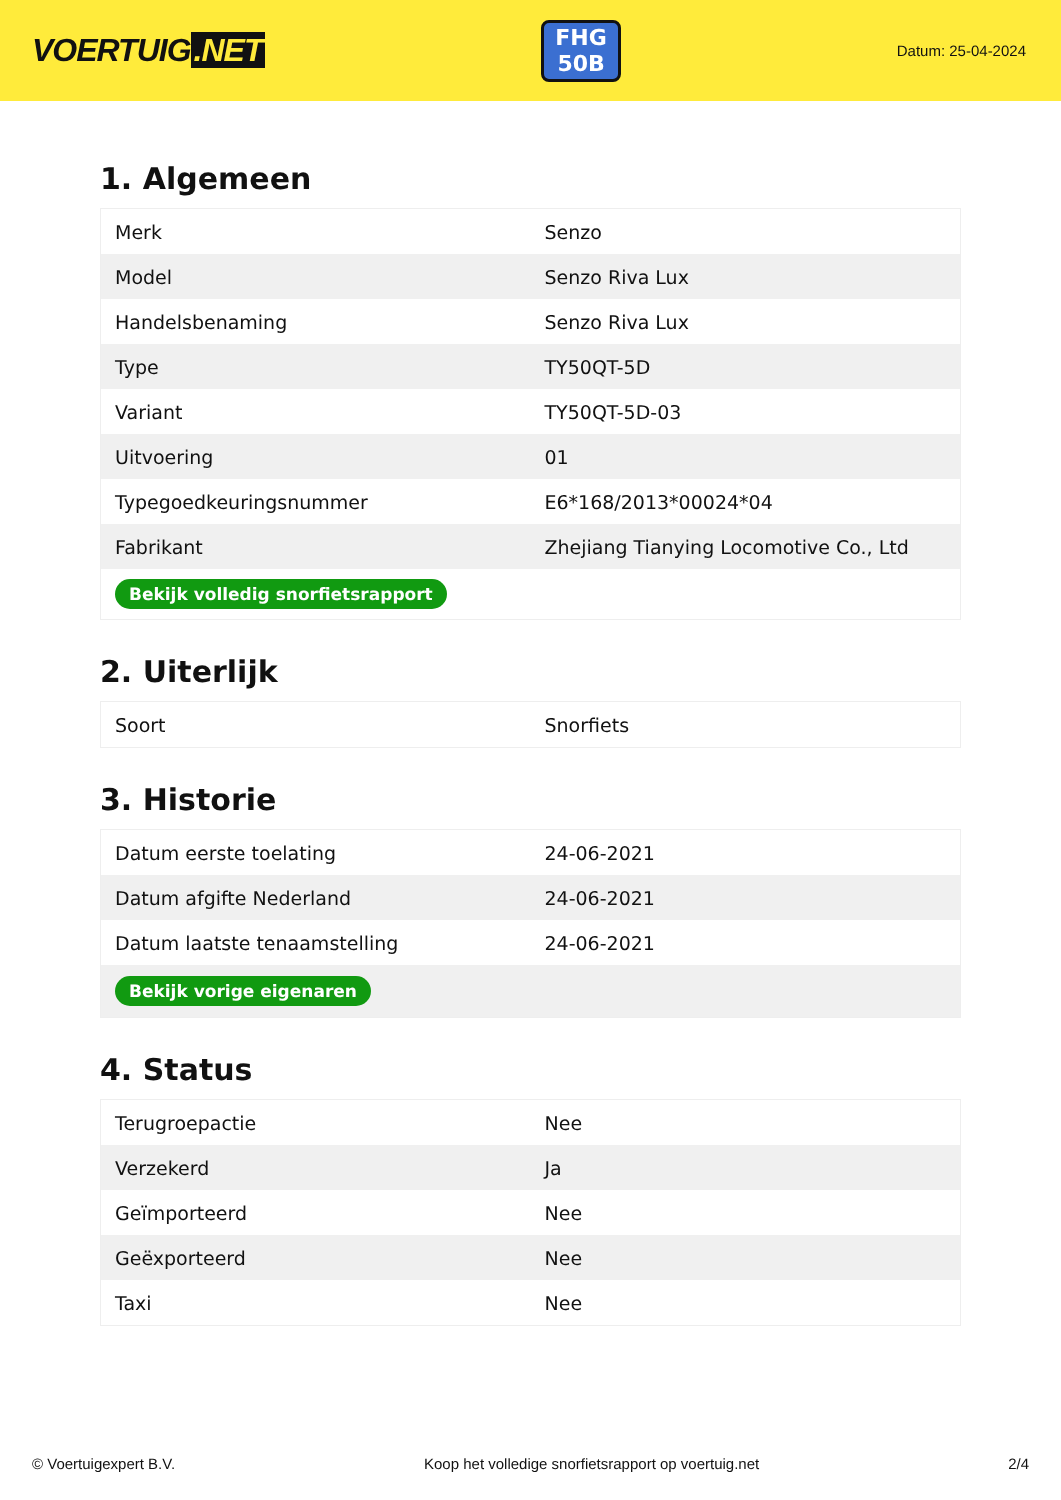VOERTUIG.NET
FHG
50B
Datum: 25-04-2024
1. Algemeen
| Merk | Senzo |
| Model | Senzo Riva Lux |
| Handelsbenaming | Senzo Riva Lux |
| Type | TY50QT-5D |
| Variant | TY50QT-5D-03 |
| Uitvoering | 01 |
| Typegoedkeuringsnummer | E6*168/2013*00024*04 |
| Fabrikant | Zhejiang Tianying Locomotive Co., Ltd |
| Bekijk volledig snorfietsrapport | |
2. Uiterlijk
| Soort | Snorfiets |
3. Historie
| Datum eerste toelating | 24-06-2021 |
| Datum afgifte Nederland | 24-06-2021 |
| Datum laatste tenaamstelling | 24-06-2021 |
| Bekijk vorige eigenaren | |
4. Status
| Terugroepactie | Nee |
| Verzekerd | Ja |
| Geïmporteerd | Nee |
| Geëxporteerd | Nee |
| Taxi | Nee |
© Voertuigexpert B.V. Koop het volledige snorfietsrapport op voertuig.net 2/4